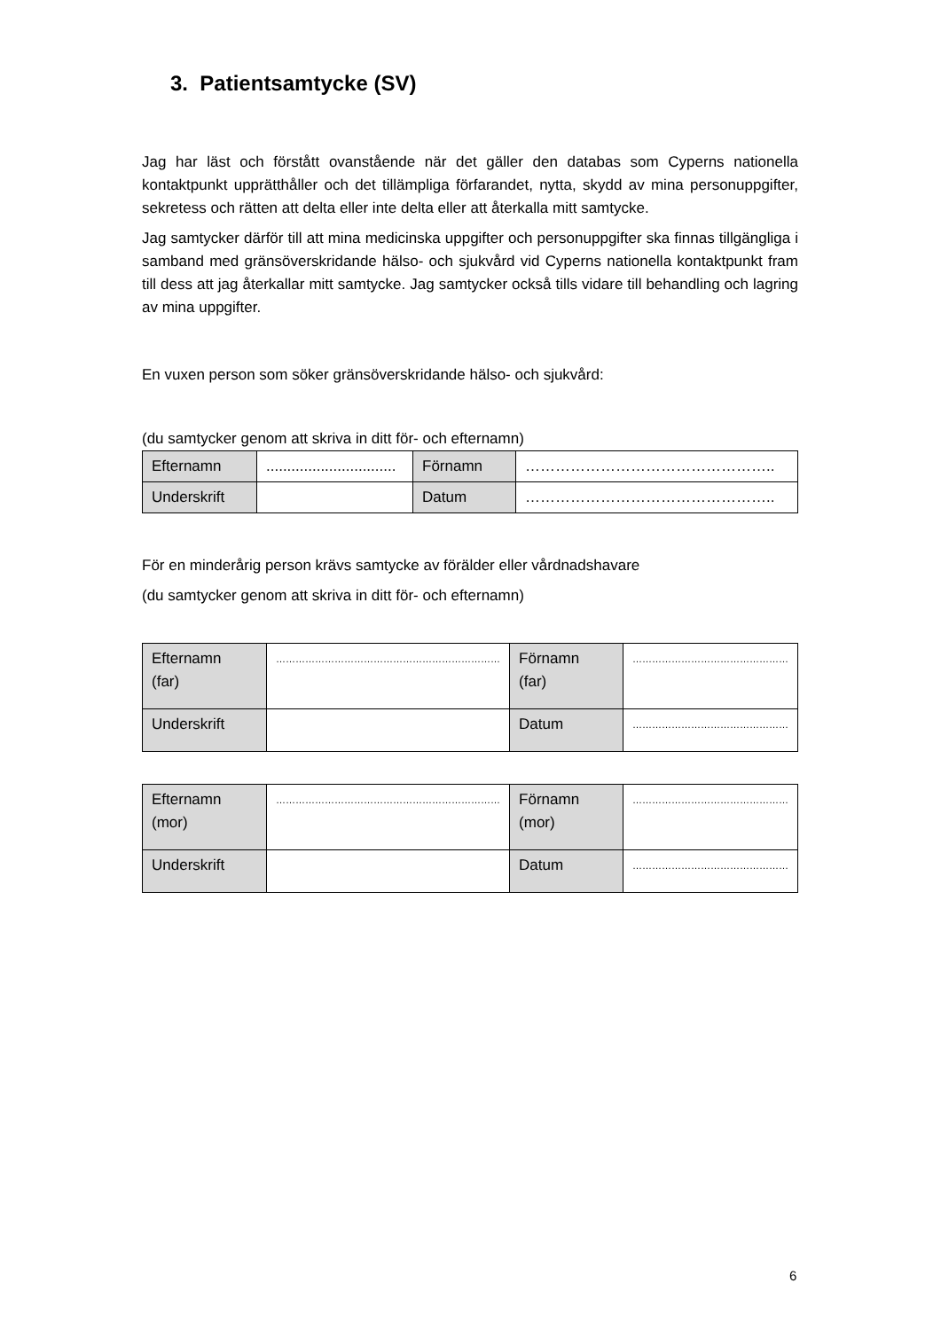3. Patientsamtycke (SV)
Jag har läst och förstått ovanstående när det gäller den databas som Cyperns nationella kontaktpunkt upprätthåller och det tillämpliga förfarandet, nytta, skydd av mina personuppgifter, sekretess och rätten att delta eller inte delta eller att återkalla mitt samtycke.
Jag samtycker därför till att mina medicinska uppgifter och personuppgifter ska finnas tillgängliga i samband med gränsöverskridande hälso- och sjukvård vid Cyperns nationella kontaktpunkt fram till dess att jag återkallar mitt samtycke. Jag samtycker också tills vidare till behandling och lagring av mina uppgifter.
En vuxen person som söker gränsöverskridande hälso- och sjukvård:
(du samtycker genom att skriva in ditt för- och efternamn)
| Efternamn | ............................... | Förnamn | ………………………………………….. |
| Underskrift | | Datum | ………………………………………….. |
För en minderårig person krävs samtycke av förälder eller vårdnadshavare
(du samtycker genom att skriva in ditt för- och efternamn)
| Efternamn (far) | …………………………………………………………… | Förnamn (far) | ………………………………………… |
| Underskrift | | Datum | ………………………………………… |
| Efternamn (mor) | …………………………………………………………… | Förnamn (mor) | ………………………………………… |
| Underskrift | | Datum | ………………………………………… |
6